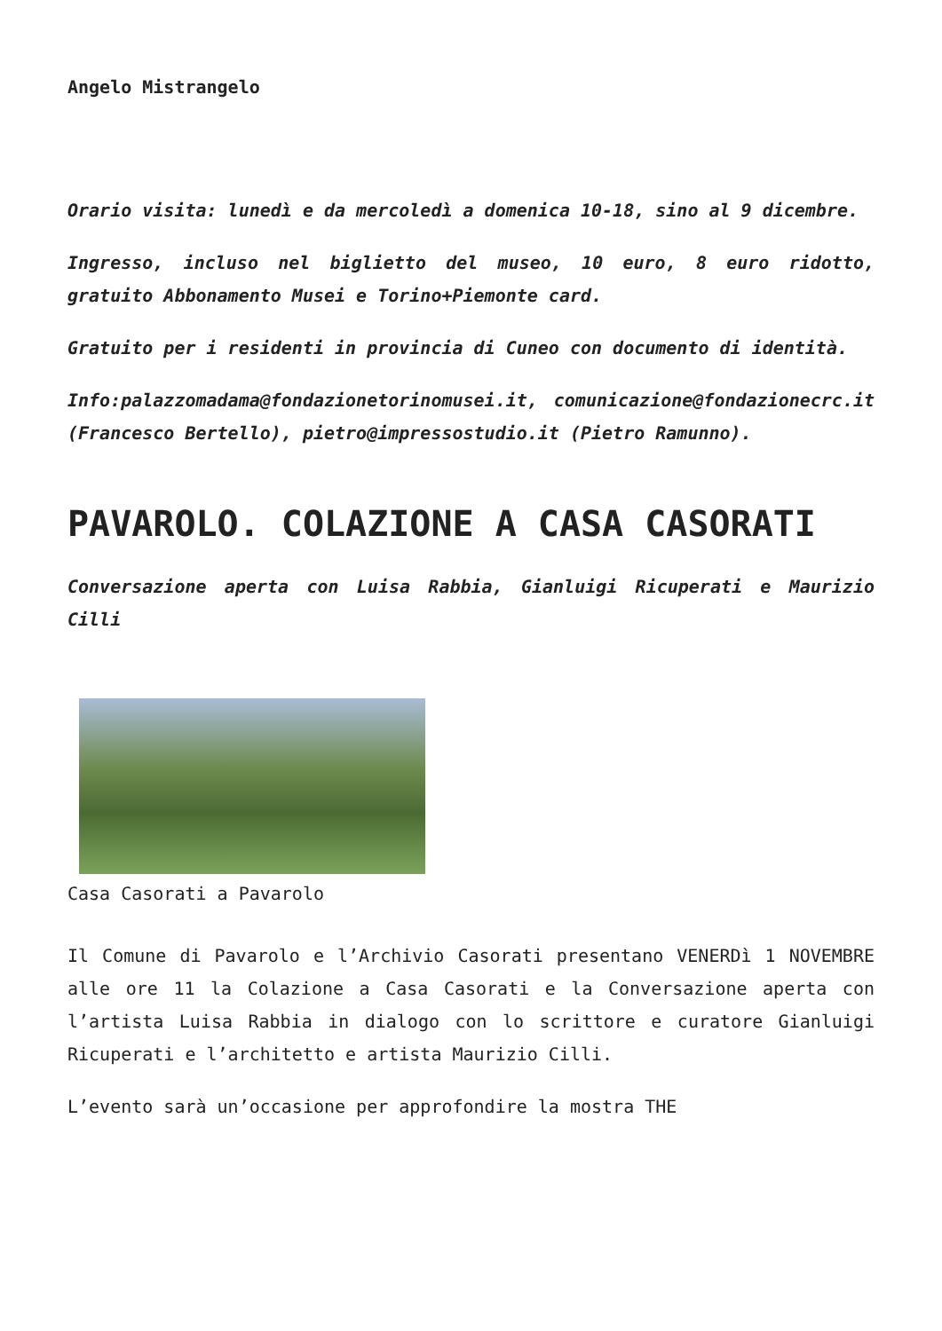Angelo Mistrangelo
Orario visita: lunedì e da mercoledì a domenica 10-18, sino al 9 dicembre.
Ingresso, incluso nel biglietto del museo, 10 euro, 8 euro ridotto, gratuito Abbonamento Musei e Torino+Piemonte card.
Gratuito per i residenti in provincia di Cuneo con documento di identità.
Info:palazzomadama@fondazionetorinomusei.it, comunicazione@fondazionecrc.it (Francesco Bertello), pietro@impressostudio.it (Pietro Ramunno).
PAVAROLO. COLAZIONE A CASA CASORATI
Conversazione aperta con Luisa Rabbia, Gianluigi Ricuperati e Maurizio Cilli
Casa Casorati a Pavarolo
Il Comune di Pavarolo e l’Archivio Casorati presentano VENERDì 1 NOVEMBRE alle ore 11 la Colazione a Casa Casorati e la Conversazione aperta con l’artista Luisa Rabbia in dialogo con lo scrittore e curatore Gianluigi Ricuperati e l’architetto e artista Maurizio Cilli.
L’evento sarà un’occasione per approfondire la mostra THE